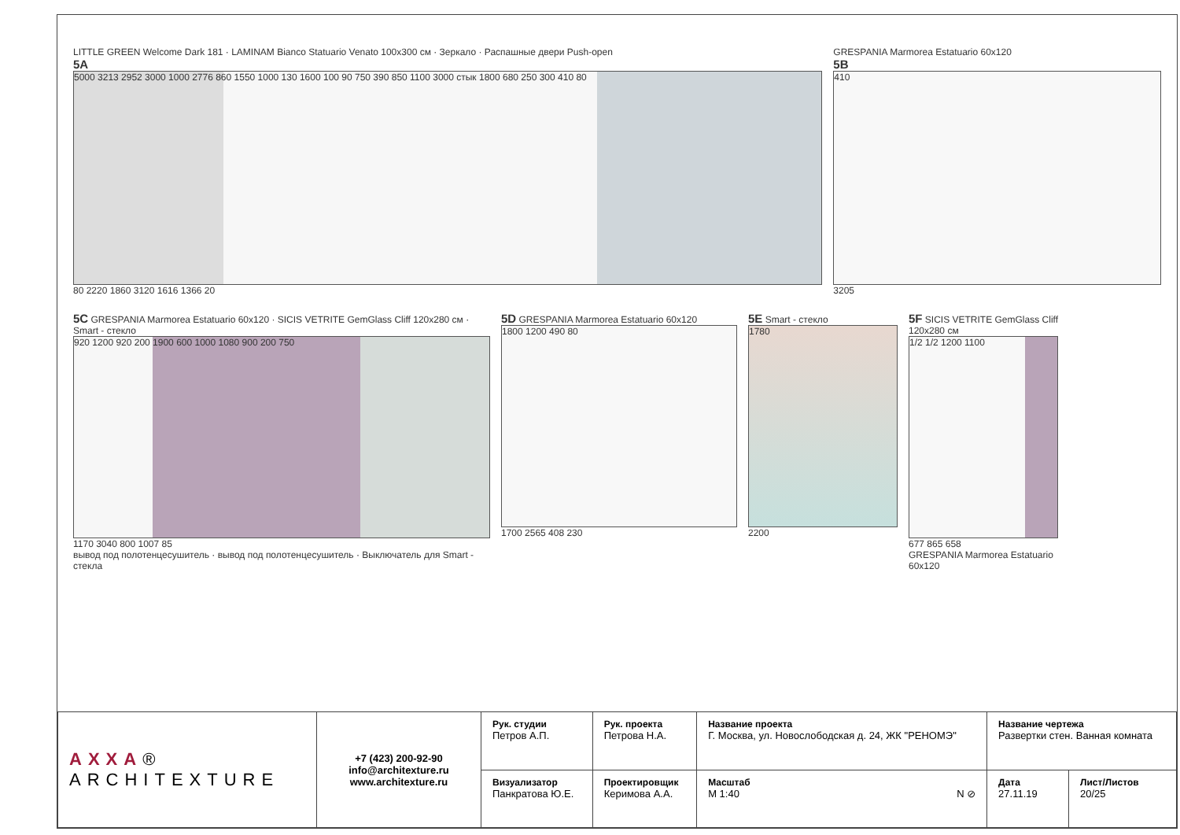LITTLE GREEN Welcome Dark 181 · LAMINAM Bianco Statuario Venato 100x300 см · Зеркало · Распашные двери Push-open
5A
5000 3213 2952 3000 1000 2776 860 1550 1000 130 1600 100 90 750 390 850 1100 3000 стык 1800 680 250 300 410 80
80 2220 1860 3120 1616 1366 20
GRESPANIA Marmorea Estatuario 60x120
5B
410
3205
5C GRESPANIA Marmorea Estatuario 60x120 · SICIS VETRITE GemGlass Cliff 120x280 см · Smart - стекло
920 1200 920 200 1900 600 1000 1080 900 200 750
1170 3040 800 1007 85
вывод под полотенцесушитель · вывод под полотенцесушитель · Выключатель для Smart - стекла
5D GRESPANIA Marmorea Estatuario 60x120
1800 1200 490 80
1700 2565 408 230
5E Smart - стекло
1780
2200
5F SICIS VETRITE GemGlass Cliff 120x280 см
1/2 1/2 1200 1100
677 865 658
GRESPANIA Marmorea Estatuario 60x120
| AXXA ® ARCHITEXTURE | +7 (423) 200-92-90 info@architexture.ru www.architexture.ru | Рук. студии Петров А.П. | Рук. проекта Петрова Н.А. | Название проекта Г. Москва, ул. Новослободская д. 24, ЖК "РЕНОМЭ" | Название чертежа Развертки стен. Ванная комната | |
| | | Визуализатор Панкратова Ю.Е. | Проектировщик Керимова А.А. | Масштаб М 1:40 N ⊘ | Дата 27.11.19 | Лист/Листов 20/25 |